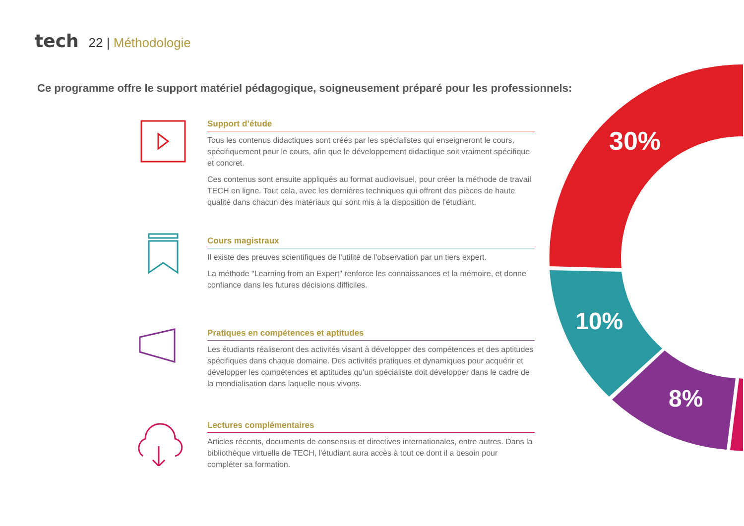tech 22 | Méthodologie
Ce programme offre le support matériel pédagogique, soigneusement préparé pour les professionnels:
Support d’étude
Tous les contenus didactiques sont créés par les spécialistes qui enseigneront le cours, spécifiquement pour le cours, afin que le développement didactique soit vraiment spécifique et concret.
Ces contenus sont ensuite appliqués au format audiovisuel, pour créer la méthode de travail TECH en ligne. Tout cela, avec les dernières techniques qui offrent des pièces de haute qualité dans chacun des matériaux qui sont mis à la disposition de l'étudiant.
Cours magistraux
Il existe des preuves scientifiques de l'utilité de l'observation par un tiers expert.
La méthode "Learning from an Expert" renforce les connaissances et la mémoire, et donne confiance dans les futures décisions difficiles.
Pratiques en compétences et aptitudes
Les étudiants réaliseront des activités visant à développer des compétences et des aptitudes spécifiques dans chaque domaine. Des activités pratiques et dynamiques pour acquérir et développer les compétences et aptitudes qu'un spécialiste doit développer dans le cadre de la mondialisation dans laquelle nous vivons.
Lectures complémentaires
Articles récents, documents de consensus et directives internationales, entre autres. Dans la bibliothèque virtuelle de TECH, l'étudiant aura accès à tout ce dont il a besoin pour compléter sa formation.
30%
10%
8%